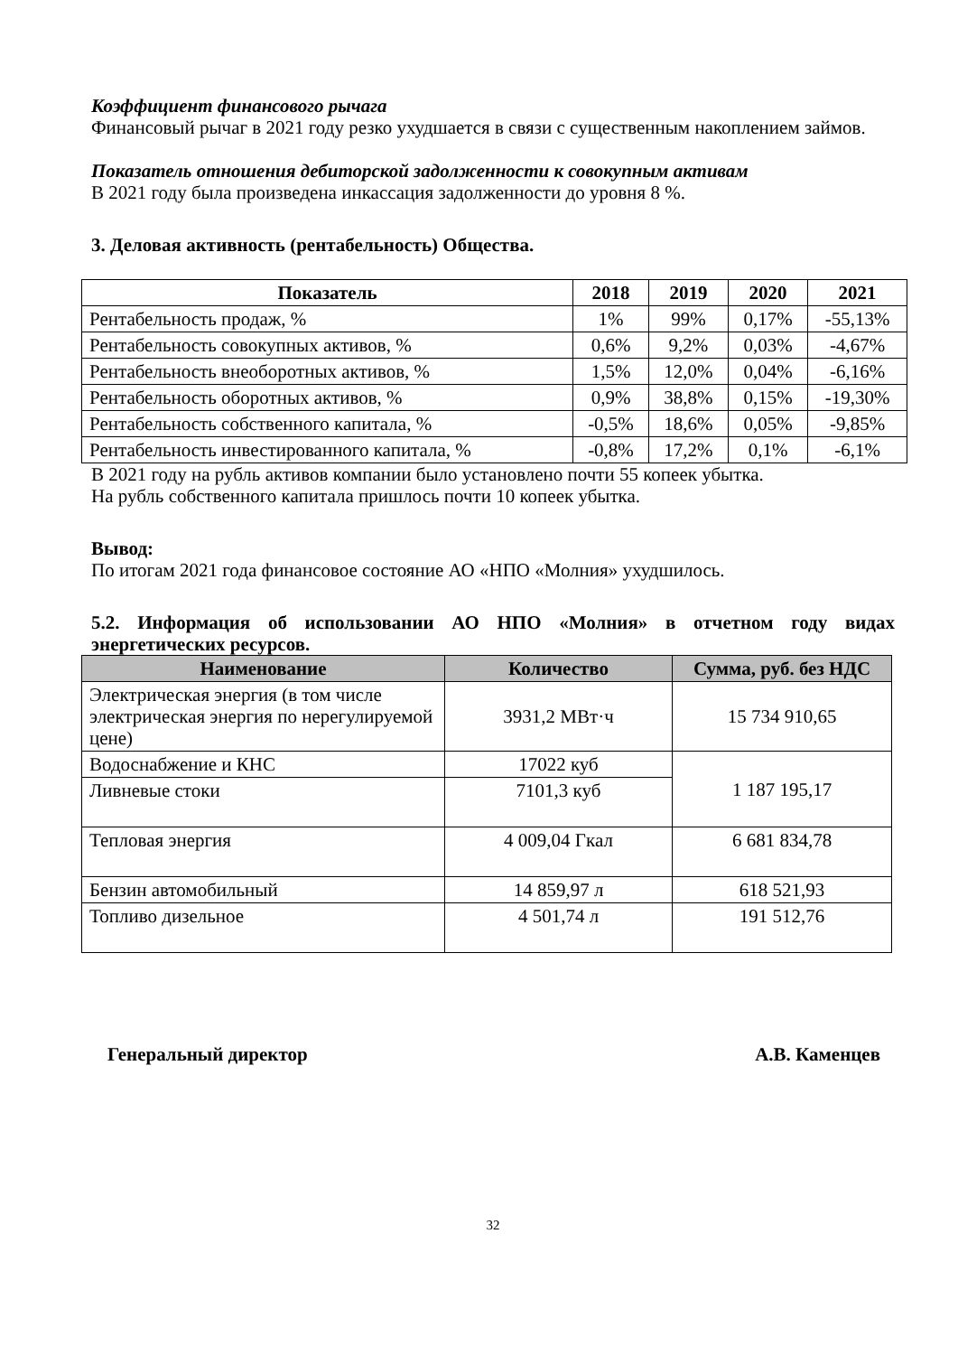Коэффициент финансового рычага
Финансовый рычаг в 2021 году резко ухудшается в связи с существенным накоплением займов.
Показатель отношения дебиторской задолженности к совокупным активам
В 2021 году была произведена инкассация задолженности до уровня 8 %.
3. Деловая активность (рентабельность) Общества.
| Показатель | 2018 | 2019 | 2020 | 2021 |
| --- | --- | --- | --- | --- |
| Рентабельность продаж, % | 1% | 99% | 0,17% | -55,13% |
| Рентабельность совокупных активов, % | 0,6% | 9,2% | 0,03% | -4,67% |
| Рентабельность внеоборотных активов, % | 1,5% | 12,0% | 0,04% | -6,16% |
| Рентабельность оборотных активов, % | 0,9% | 38,8% | 0,15% | -19,30% |
| Рентабельность собственного капитала, % | -0,5% | 18,6% | 0,05% | -9,85% |
| Рентабельность инвестированного капитала, % | -0,8% | 17,2% | 0,1% | -6,1% |
В 2021 году на рубль активов компании было установлено почти 55 копеек убытка.
На рубль собственного капитала пришлось почти 10 копеек убытка.
Вывод:
По итогам 2021 года финансовое состояние АО «НПО «Молния» ухудшилось.
5.2. Информация об использовании АО НПО «Молния» в отчетном году видах энергетических ресурсов.
| Наименование | Количество | Сумма, руб. без НДС |
| --- | --- | --- |
| Электрическая энергия (в том числе электрическая энергия по нерегулируемой цене) | 3931,2 МВт·ч | 15 734 910,65 |
| Водоснабжение и КНС | 17022 куб | 1 187 195,17 |
| Ливневые стоки | 7101,3 куб | |
| Тепловая энергия | 4 009,04 Гкал | 6 681 834,78 |
| Бензин автомобильный | 14 859,97 л | 618 521,93 |
| Топливо дизельное | 4 501,74 л | 191 512,76 |
Генеральный директор А.В. Каменцев
32